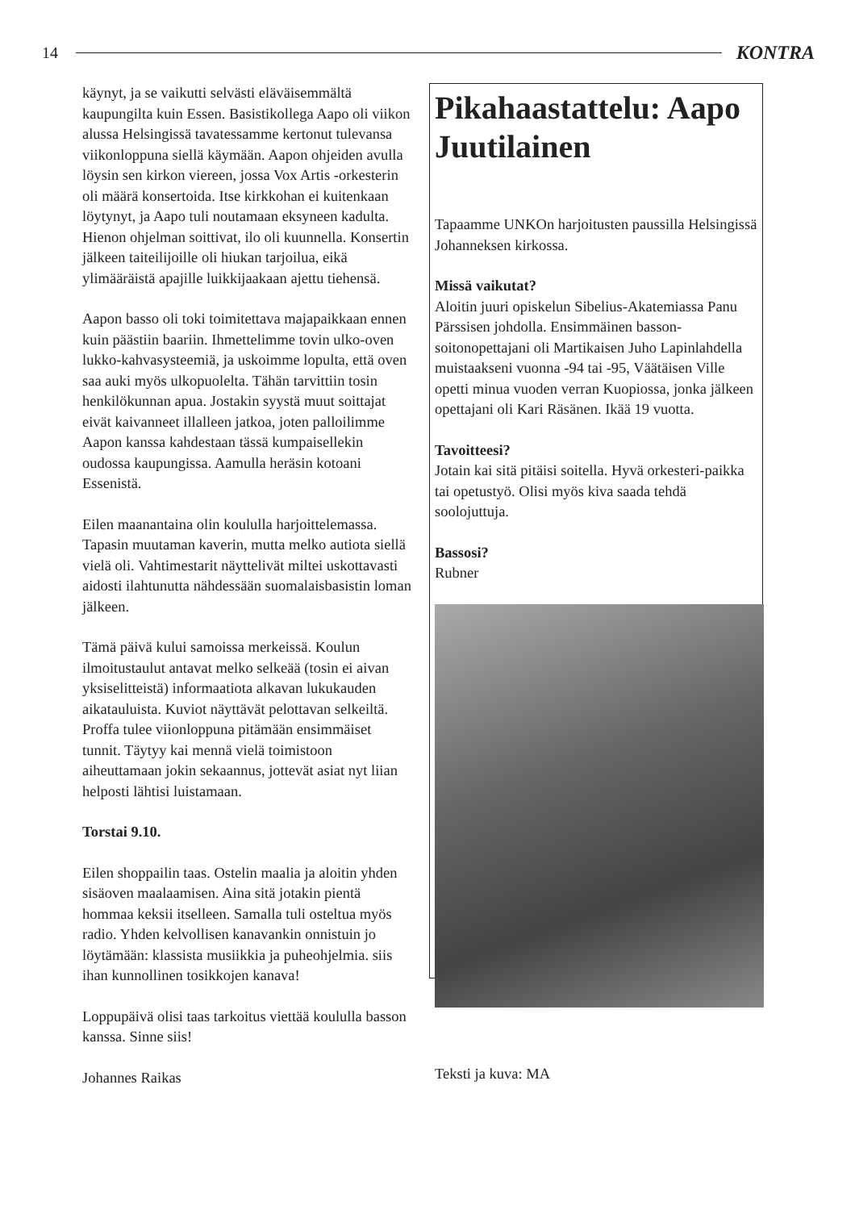14 KONTRA
käynyt, ja se vaikutti selvästi eläväisemmältä kaupungilta kuin Essen. Basistikollega Aapo oli viikon alussa Helsingissä tavatessamme kertonut tulevansa viikonloppuna siellä käymään. Aapon ohjeiden avulla löysin sen kirkon viereen, jossa Vox Artis -orkesterin oli määrä konsertoida. Itse kirkkohan ei kuitenkaan löytynyt, ja Aapo tuli noutamaan eksyneen kadulta. Hienon ohjelman soittivat, ilo oli kuunnella. Konsertin jälkeen taiteilijoille oli hiukan tarjoilua, eikä ylimääräistä apajille luikkijaakaan ajettu tiehensä.
Aapon basso oli toki toimitettava majapaikkaan ennen kuin päästiin baariin. Ihmettelimme tovin ulko-oven lukko-kahvasysteemiä, ja uskoimme lopulta, että oven saa auki myös ulkopuolelta. Tähän tarvittiin tosin henkilökunnan apua. Jostakin syystä muut soittajat eivät kaivanneet illalleen jatkoa, joten palloilimme Aapon kanssa kahdestaan tässä kumpaisellekin oudossa kaupungissa. Aamulla heräsin kotoani Essenistä.
Eilen maanantaina olin koululla harjoittelemassa. Tapasin muutaman kaverin, mutta melko autiota siellä vielä oli. Vahtimestarit näyttelivät miltei uskottavasti aidosti ilahtunutta nähdessään suomalaisbasistin loman jälkeen.
Tämä päivä kului samoissa merkeissä. Koulun ilmoitustaulut antavat melko selkeää (tosin ei aivan yksiselitteistä) informaatiota alkavan lukukauden aikatauluista. Kuviot näyttävät pelottavan selkeiltä. Proffa tulee viionloppuna pitämään ensimmäiset tunnit. Täytyy kai mennä vielä toimistoon aiheuttamaan jokin sekaannus, jottevät asiat nyt liian helposti lähtisi luistamaan.
Torstai 9.10.
Eilen shoppailin taas. Ostelin maalia ja aloitin yhden sisäoven maalaamisen. Aina sitä jotakin pientä hommaa keksii itselleen. Samalla tuli osteltua myös radio. Yhden kelvollisen kanavankin onnistuin jo löytämään: klassista musiikkia ja puheohjelmia. siis ihan kunnollinen tosikkojen kanava!
Loppupäivä olisi taas tarkoitus viettää koululla basson kanssa. Sinne siis!
Johannes Raikas
Pikahaastattelu: Aapo Juutilainen
Tapaamme UNKOn harjoitusten paussilla Helsingissä Johanneksen kirkossa.
Missä vaikutat?
Aloitin juuri opiskelun Sibelius-Akatemiassa Panu Pärssisen johdolla. Ensimmäinen basson-soitonopettajani oli Martikaisen Juho Lapinlahdella muistaakseni vuonna -94 tai -95, Väätäisen Ville opetti minua vuoden verran Kuopiossa, jonka jälkeen opettajani oli Kari Räsänen. Ikää 19 vuotta.
Tavoitteesi?
Jotain kai sitä pitäisi soitella. Hyvä orkesteri-paikka tai opetustyö. Olisi myös kiva saada tehdä soolojuttuja.
Bassosi?
Rubner
Teksti ja kuva: MA